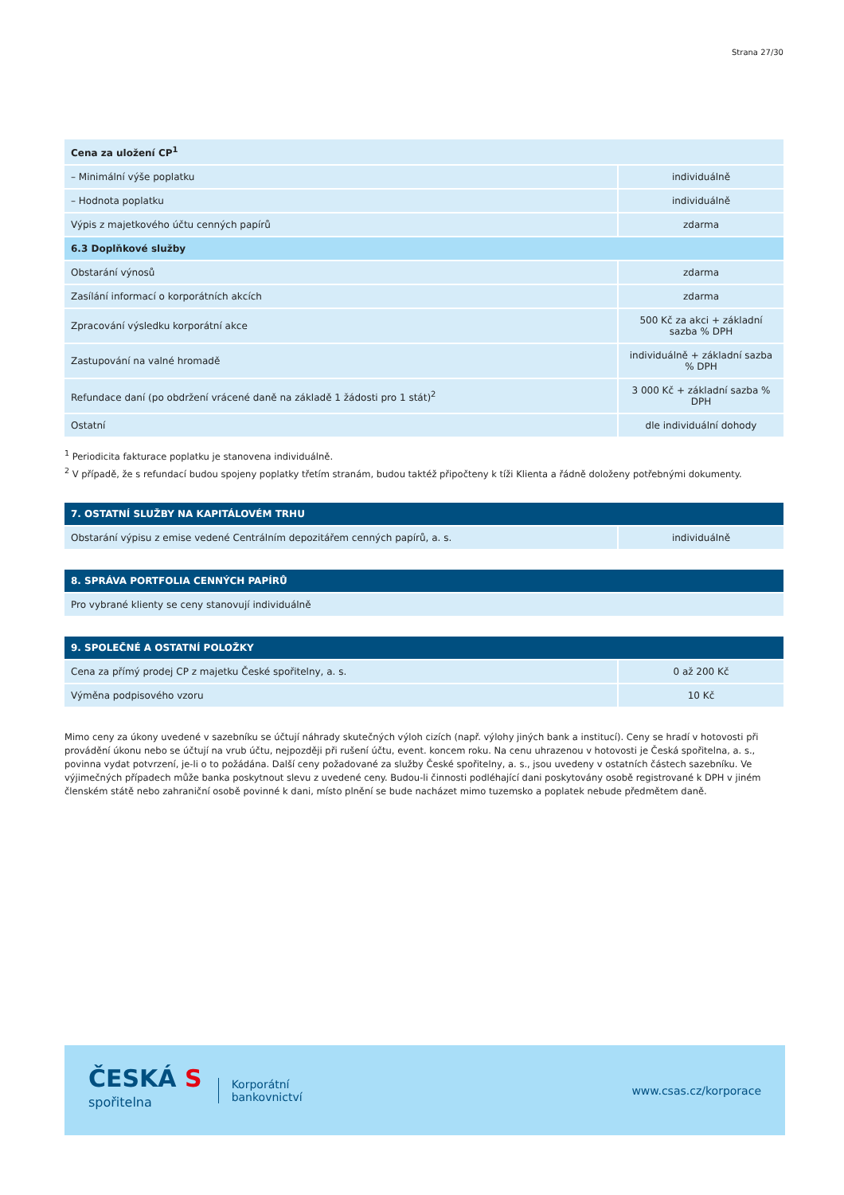Strana 27/30
| Cena za uložení CP<sup>1</sup> | |
| --- | --- |
| – Minimální výše poplatku | individuálně |
| – Hodnota poplatku | individuálně |
| Výpis z majetkového účtu cenných papírů | zdarma |
| 6.3 Doplňkové služby | |
| Obstarání výnosů | zdarma |
| Zasílání informací o korporátních akcích | zdarma |
| Zpracování výsledku korporátní akce | 500 Kč za akci + základní sazba % DPH |
| Zastupování na valné hromadě | individuálně + základní sazba % DPH |
| Refundace daní (po obdržení vrácené daně na základě 1 žádosti pro 1 stát)<sup>2</sup> | 3 000 Kč + základní sazba % DPH |
| Ostatní | dle individuální dohody |
<sup>1</sup> Periodicita fakturace poplatku je stanovena individuálně.
<sup>2</sup> V případě, že s refundací budou spojeny poplatky třetím stranám, budou taktéž připočteny k tíži Klienta a řádně doloženy potřebnými dokumenty.
| 7. OSTATNÍ SLUŽBY NA KAPITÁLOVÉM TRHU | |
| --- | --- |
| Obstarání výpisu z emise vedené Centrálním depozitářem cenných papírů, a. s. | individuálně |
| 8. SPRÁVA PORTFOLIA CENNÝCH PAPÍRŮ |
| --- |
| Pro vybrané klienty se ceny stanovují individuálně |
| 9. SPOLEČNÉ A OSTATNÍ POLOŽKY | |
| --- | --- |
| Cena za přímý prodej CP z majetku České spořitelny, a. s. | 0 až 200 Kč |
| Výměna podpisového vzoru | 10 Kč |
Mimo ceny za úkony uvedené v sazebníku se účtují náhrady skutečných výloh cizích (např. výlohy jiných bank a institucí). Ceny se hradí v hotovosti při provádění úkonu nebo se účtují na vrub účtu, nejpozději při rušení účtu, event. koncem roku. Na cenu uhrazenou v hotovosti je Česká spořitelna, a. s., povinna vydat potvrzení, je-li o to požádána. Další ceny požadované za služby České spořitelny, a. s., jsou uvedeny v ostatních částech sazebníku. Ve výjimečných případech může banka poskytnout slevu z uvedené ceny. Budou-li činnosti podléhající dani poskytovány osobě registrované k DPH v jiném členském státě nebo zahraniční osobě povinné k dani, místo plnění se bude nacházet mimo tuzemsko a poplatek nebude předmětem daně.
ČESKÁ S
spořitelna
Korporátní
bankovnictví
www.csas.cz/korporace